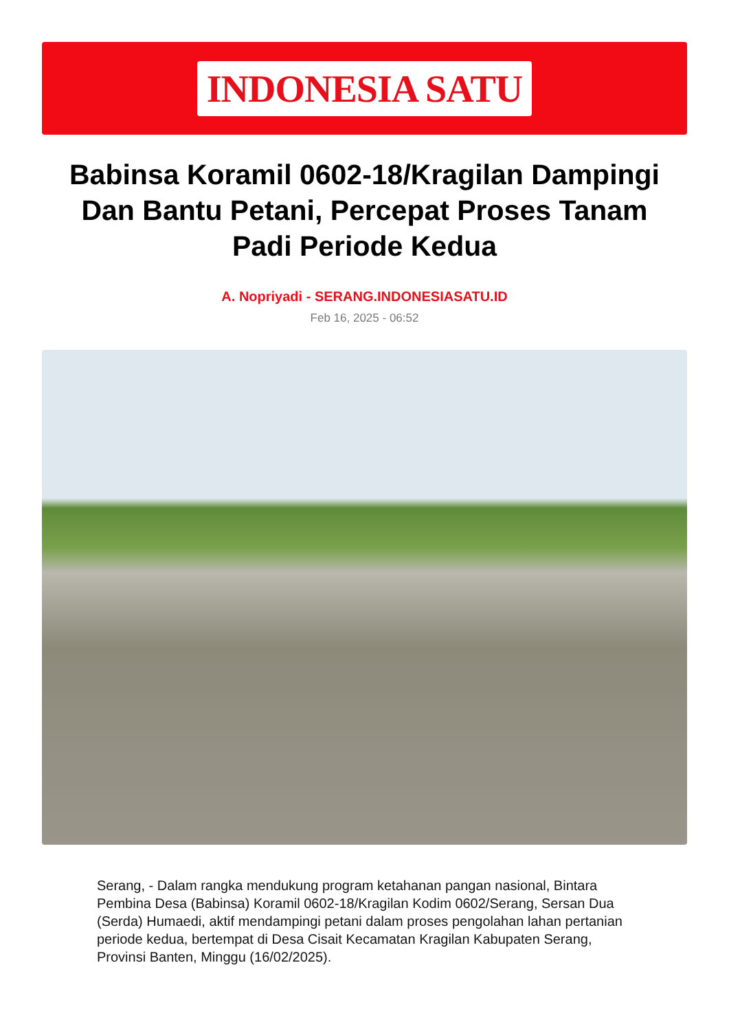INDONESIA SATU
Babinsa Koramil 0602-18/Kragilan Dampingi Dan Bantu Petani, Percepat Proses Tanam Padi Periode Kedua
A. Nopriyadi - SERANG.INDONESIASATU.ID
Feb 16, 2025 - 06:52
Serang, - Dalam rangka mendukung program ketahanan pangan nasional, Bintara Pembina Desa (Babinsa) Koramil 0602-18/Kragilan Kodim 0602/Serang, Sersan Dua (Serda) Humaedi, aktif mendampingi petani dalam proses pengolahan lahan pertanian periode kedua, bertempat di Desa Cisait Kecamatan Kragilan Kabupaten Serang, Provinsi Banten, Minggu (16/02/2025).